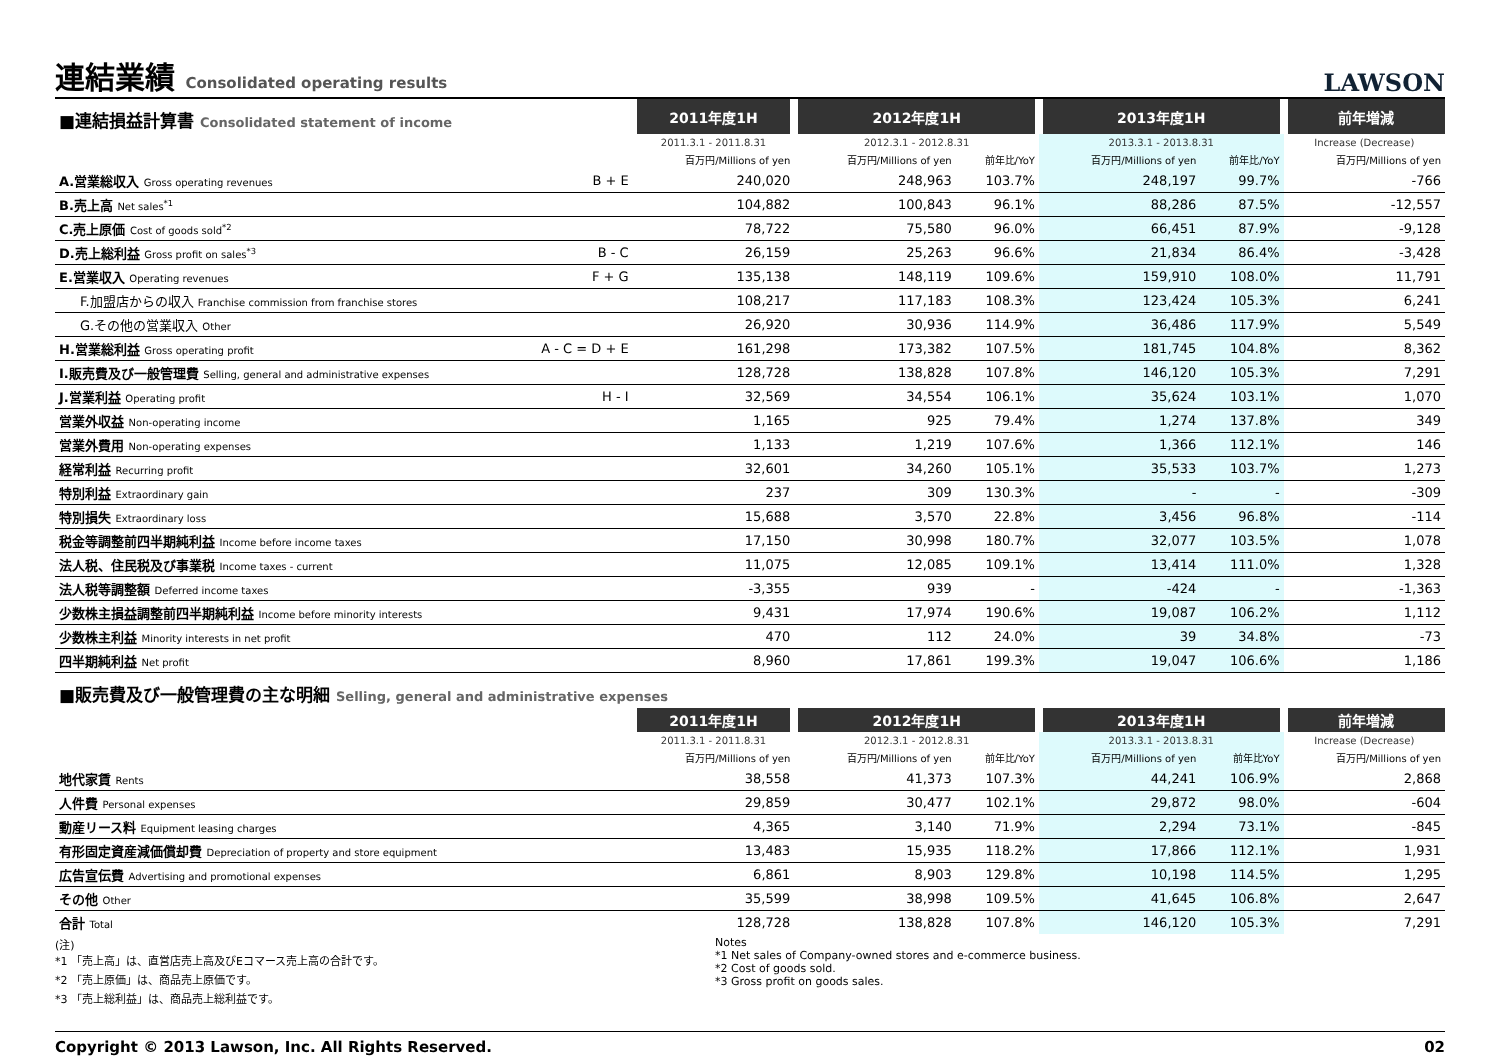連結業績 Consolidated operating results
LAWSON
| ■連結損益計算書 Consolidated statement of income | | 2011年度1H | 2012年度1H | | 2013年度1H | | 前年増減 |
| | | 2011.3.1 - 2011.8.31 | 2012.3.1 - 2012.8.31 | | 2013.3.1 - 2013.8.31 | | Increase (Decrease) |
| | | 百万円/Millions of yen | 百万円/Millions of yen | 前年比/YoY | 百万円/Millions of yen | 前年比/YoY | 百万円/Millions of yen |
| A.営業総収入 Gross operating revenues | B + E | 240,020 | 248,963 | 103.7% | 248,197 | 99.7% | -766 |
| B.売上高 Net sales<sup>*1</sup> | | 104,882 | 100,843 | 96.1% | 88,286 | 87.5% | -12,557 |
| C.売上原価 Cost of goods sold<sup>*2</sup> | | 78,722 | 75,580 | 96.0% | 66,451 | 87.9% | -9,128 |
| D.売上総利益 Gross profit on sales<sup>*3</sup> | B - C | 26,159 | 25,263 | 96.6% | 21,834 | 86.4% | -3,428 |
| E.営業収入 Operating revenues | F + G | 135,138 | 148,119 | 109.6% | 159,910 | 108.0% | 11,791 |
| F.加盟店からの収入 Franchise commission from franchise stores | | 108,217 | 117,183 | 108.3% | 123,424 | 105.3% | 6,241 |
| G.その他の営業収入 Other | | 26,920 | 30,936 | 114.9% | 36,486 | 117.9% | 5,549 |
| H.営業総利益 Gross operating profit | A - C = D + E | 161,298 | 173,382 | 107.5% | 181,745 | 104.8% | 8,362 |
| I.販売費及び一般管理費 Selling, general and administrative expenses | | 128,728 | 138,828 | 107.8% | 146,120 | 105.3% | 7,291 |
| J.営業利益 Operating profit | H - I | 32,569 | 34,554 | 106.1% | 35,624 | 103.1% | 1,070 |
| 営業外収益 Non-operating income | | 1,165 | 925 | 79.4% | 1,274 | 137.8% | 349 |
| 営業外費用 Non-operating expenses | | 1,133 | 1,219 | 107.6% | 1,366 | 112.1% | 146 |
| 経常利益 Recurring profit | | 32,601 | 34,260 | 105.1% | 35,533 | 103.7% | 1,273 |
| 特別利益 Extraordinary gain | | 237 | 309 | 130.3% | - | - | -309 |
| 特別損失 Extraordinary loss | | 15,688 | 3,570 | 22.8% | 3,456 | 96.8% | -114 |
| 税金等調整前四半期純利益 Income before income taxes | | 17,150 | 30,998 | 180.7% | 32,077 | 103.5% | 1,078 |
| 法人税、住民税及び事業税 Income taxes - current | | 11,075 | 12,085 | 109.1% | 13,414 | 111.0% | 1,328 |
| 法人税等調整額 Deferred income taxes | | -3,355 | 939 | - | -424 | - | -1,363 |
| 少数株主損益調整前四半期純利益 Income before minority interests | | 9,431 | 17,974 | 190.6% | 19,087 | 106.2% | 1,112 |
| 少数株主利益 Minority interests in net profit | | 470 | 112 | 24.0% | 39 | 34.8% | -73 |
| 四半期純利益 Net profit | | 8,960 | 17,861 | 199.3% | 19,047 | 106.6% | 1,186 |
| ■販売費及び一般管理費の主な明細 Selling, general and administrative expenses | | | | | | | |
| | | 2011年度1H | 2012年度1H | | 2013年度1H | | 前年増減 |
| | | 2011.3.1 - 2011.8.31 | 2012.3.1 - 2012.8.31 | | 2013.3.1 - 2013.8.31 | | Increase (Decrease) |
| | | 百万円/Millions of yen | 百万円/Millions of yen | 前年比/YoY | 百万円/Millions of yen | 前年比YoY | 百万円/Millions of yen |
| 地代家賃 Rents | | 38,558 | 41,373 | 107.3% | 44,241 | 106.9% | 2,868 |
| 人件費 Personal expenses | | 29,859 | 30,477 | 102.1% | 29,872 | 98.0% | -604 |
| 動産リース料 Equipment leasing charges | | 4,365 | 3,140 | 71.9% | 2,294 | 73.1% | -845 |
| 有形固定資産減価償却費 Depreciation of property and store equipment | | 13,483 | 15,935 | 118.2% | 17,866 | 112.1% | 1,931 |
| 広告宣伝費 Advertising and promotional expenses | | 6,861 | 8,903 | 129.8% | 10,198 | 114.5% | 1,295 |
| その他 Other | | 35,599 | 38,998 | 109.5% | 41,645 | 106.8% | 2,647 |
| 合計 Total | | 128,728 | 138,828 | 107.8% | 146,120 | 105.3% | 7,291 |
(注)
*1 「売上高」は、直営店売上高及びEコマース売上高の合計です。
*2 「売上原価」は、商品売上原価です。
*3 「売上総利益」は、商品売上総利益です。
Notes
*1 Net sales of Company-owned stores and e-commerce business.
*2 Cost of goods sold.
*3 Gross profit on goods sales.
Copyright © 2013 Lawson, Inc. All Rights Reserved. 02